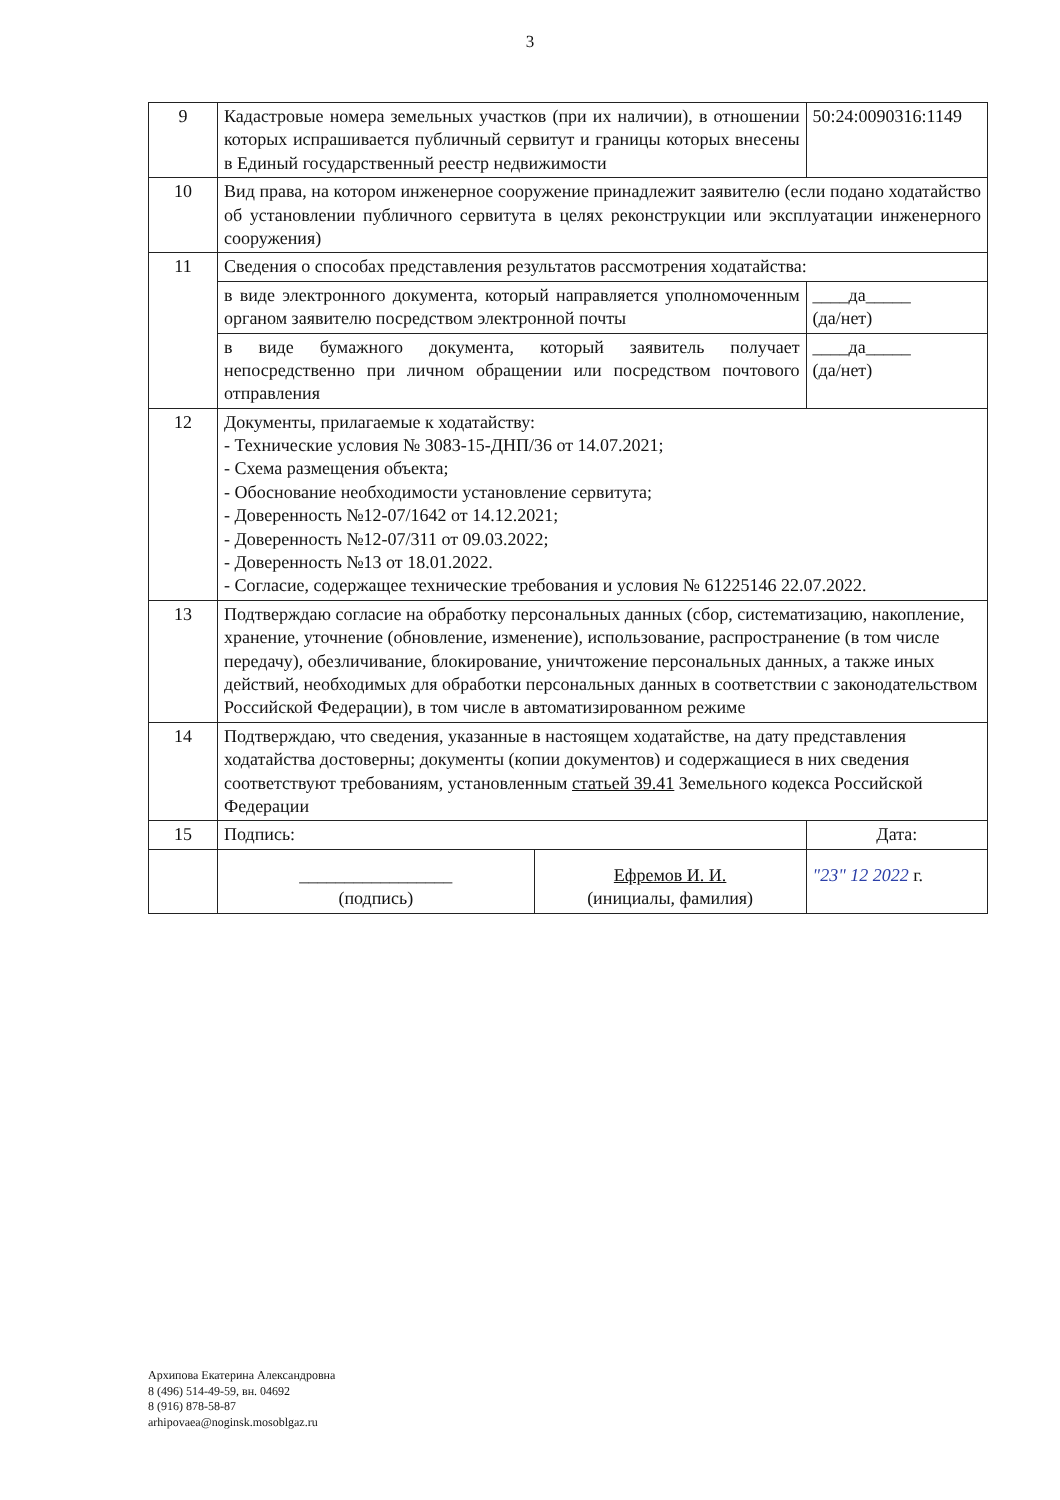3
| 9 | Кадастровые номера земельных участков (при их наличии), в отношении которых испрашивается публичный сервитут и границы которых внесены в Единый государственный реестр недвижимости | | 50:24:0090316:1149 |
| 10 | Вид права, на котором инженерное сооружение принадлежит заявителю (если подано ходатайство об установлении публичного сервитута в целях реконструкции или эксплуатации инженерного сооружения) | | |
| 11 | Сведения о способах представления результатов рассмотрения ходатайства: | | |
| | в виде электронного документа, который направляется уполномоченным органом заявителю посредством электронной почты | | ____да_____ (да/нет) |
| | в виде бумажного документа, который заявитель получает непосредственно при личном обращении или посредством почтового отправления | | ____да_____ (да/нет) |
| 12 | Документы, прилагаемые к ходатайству: - Технические условия № 3083-15-ДНП/36 от 14.07.2021; - Схема размещения объекта; - Обоснование необходимости установление сервитута; - Доверенность №12-07/1642 от 14.12.2021; - Доверенность №12-07/311 от 09.03.2022; - Доверенность №13 от 18.01.2022. - Согласие, содержащее технические требования и условия № 61225146 22.07.2022. | | |
| 13 | Подтверждаю согласие на обработку персональных данных (сбор, систематизацию, накопление, хранение, уточнение (обновление, изменение), использование, распространение (в том числе передачу), обезличивание, блокирование, уничтожение персональных данных, а также иных действий, необходимых для обработки персональных данных в соответствии с законодательством Российской Федерации), в том числе в автоматизированном режиме | | |
| 14 | Подтверждаю, что сведения, указанные в настоящем ходатайстве, на дату представления ходатайства достоверны; документы (копии документов) и содержащиеся в них сведения соответствуют требованиям, установленным статьей 39.41 Земельного кодекса Российской Федерации | | |
| 15 | Подпись: | | Дата: |
| | _________________ (подпись) | Ефремов И. И. (инициалы, фамилия) | "23" 12 2022 г. |
Архипова Екатерина Александровна
8 (496) 514-49-59, вн. 04692
8 (916) 878-58-87
arhipovaea@noginsk.mosoblgaz.ru